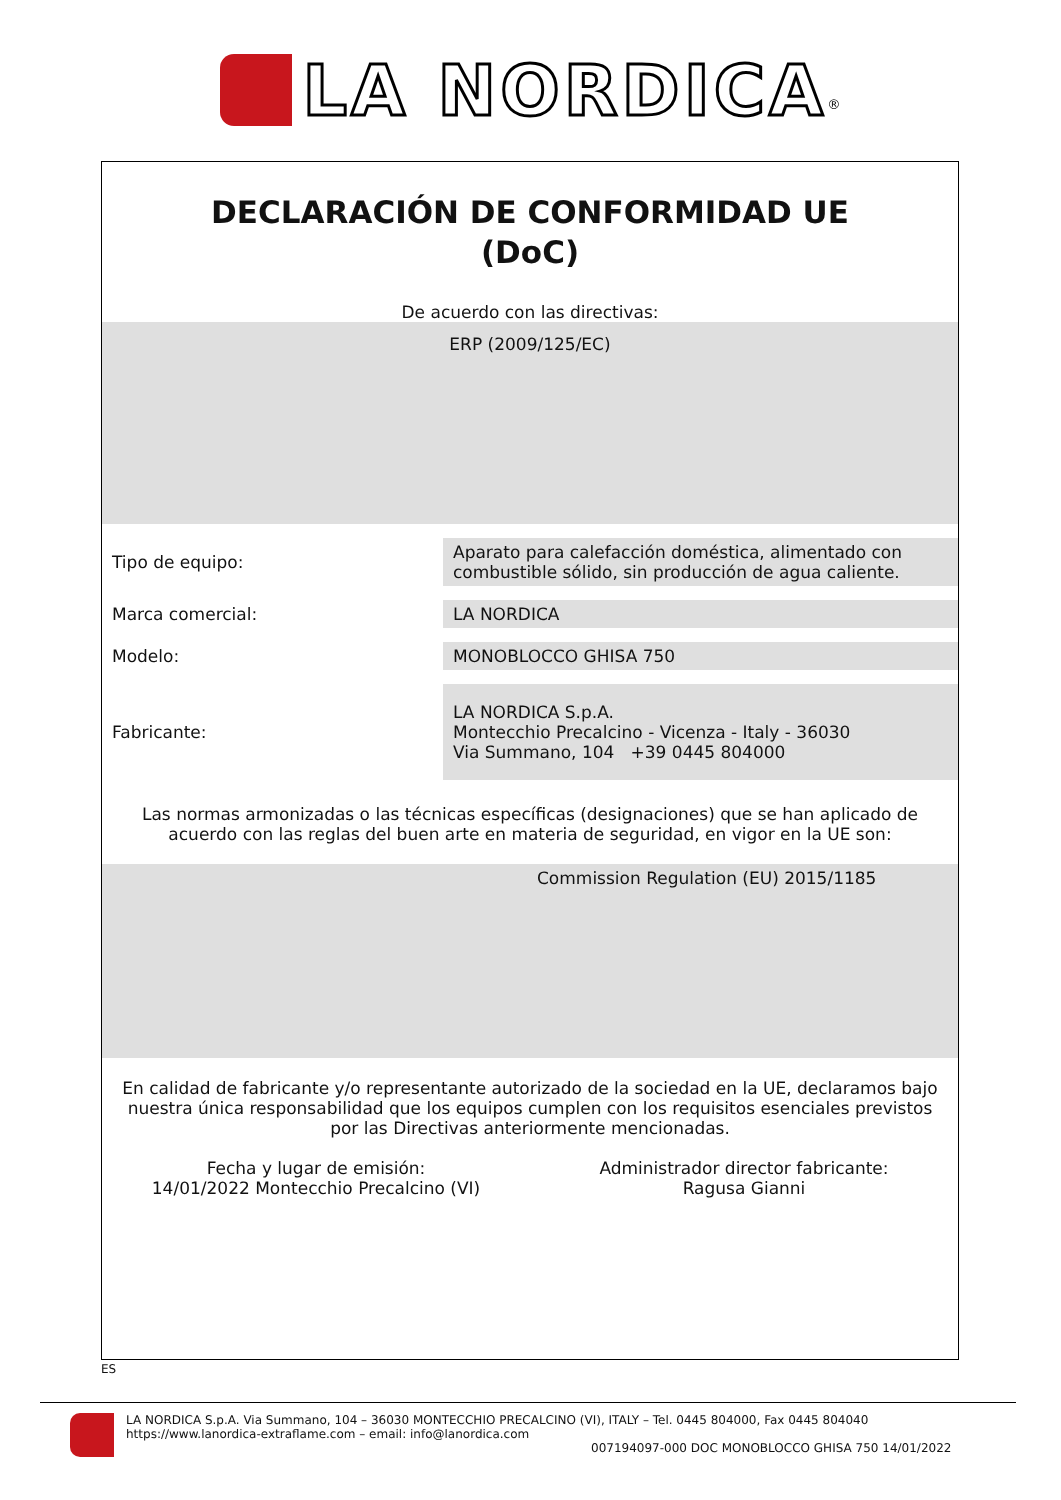LA NORDICA<sup>®</sup>
DECLARACIÓN DE CONFORMIDAD UE
(DoC)
De acuerdo con las directivas:
ERP (2009/125/EC)
| Tipo de equipo: | Aparato para calefacción doméstica, alimentado con combustible sólido, sin producción de agua caliente. |
| Marca comercial: | LA NORDICA |
| Modelo: | MONOBLOCCO GHISA 750 |
| Fabricante: | LA NORDICA S.p.A. Montecchio Precalcino - Vicenza - Italy - 36030 Via Summano, 104 +39 0445 804000 |
Las normas armonizadas o las técnicas específicas (designaciones) que se han aplicado de acuerdo con las reglas del buen arte en materia de seguridad, en vigor en la UE son:
Commission Regulation (EU) 2015/1185
En calidad de fabricante y/o representante autorizado de la sociedad en la UE, declaramos bajo nuestra única responsabilidad que los equipos cumplen con los requisitos esenciales previstos por las Directivas anteriormente mencionadas.
Fecha y lugar de emisión:
14/01/2022 Montecchio Precalcino (VI)
Administrador director fabricante:
Ragusa Gianni
ES
LA NORDICA S.p.A. Via Summano, 104 – 36030 MONTECCHIO PRECALCINO (VI), ITALY – Tel. 0445 804000, Fax 0445 804040
https://www.lanordica-extraflame.com – email: info@lanordica.com
007194097-000 DOC MONOBLOCCO GHISA 750 14/01/2022